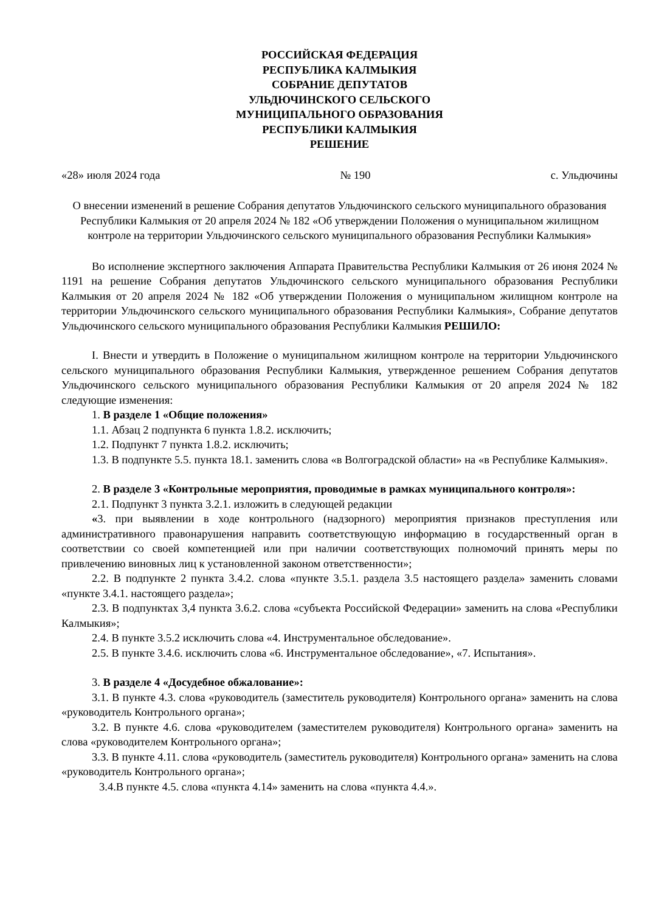РОССИЙСКАЯ ФЕДЕРАЦИЯ
РЕСПУБЛИКА КАЛМЫКИЯ
СОБРАНИЕ ДЕПУТАТОВ
УЛЬДЮЧИНСКОГО СЕЛЬСКОГО
МУНИЦИПАЛЬНОГО ОБРАЗОВАНИЯ
РЕСПУБЛИКИ КАЛМЫКИЯ
РЕШЕНИЕ
«28» июля 2024 года № 190 с. Ульдючины
О внесении изменений в решение Собрания депутатов Ульдючинского сельского муниципального образования Республики Калмыкия от 20 апреля 2024 № 182 «Об утверждении Положения о муниципальном жилищном контроле на территории Ульдючинского сельского муниципального образования Республики Калмыкия»
Во исполнение экспертного заключения Аппарата Правительства Республики Калмыкия от 26 июня 2024 № 1191 на решение Собрания депутатов Ульдючинского сельского муниципального образования Республики Калмыкия от 20 апреля 2024 № 182 «Об утверждении Положения о муниципальном жилищном контроле на территории Ульдючинского сельского муниципального образования Республики Калмыкия», Собрание депутатов Ульдючинского сельского муниципального образования Республики Калмыкия РЕШИЛО:
I. Внести и утвердить в Положение о муниципальном жилищном контроле на территории Ульдючинского сельского муниципального образования Республики Калмыкия, утвержденное решением Собрания депутатов Ульдючинского сельского муниципального образования Республики Калмыкия от 20 апреля 2024 № 182 следующие изменения:
1. В разделе 1 «Общие положения»
1.1. Абзац 2 подпункта 6 пункта 1.8.2. исключить;
1.2. Подпункт 7 пункта 1.8.2. исключить;
1.3. В подпункте 5.5. пункта 18.1. заменить слова «в Волгоградской области» на «в Республике Калмыкия».
2. В разделе 3 «Контрольные мероприятия, проводимые в рамках муниципального контроля»:
2.1. Подпункт 3 пункта 3.2.1. изложить в следующей редакции
«3. при выявлении в ходе контрольного (надзорного) мероприятия признаков преступления или административного правонарушения направить соответствующую информацию в государственный орган в соответствии со своей компетенцией или при наличии соответствующих полномочий принять меры по привлечению виновных лиц к установленной законом ответственности»;
2.2. В подпункте 2 пункта 3.4.2. слова «пункте 3.5.1. раздела 3.5 настоящего раздела» заменить словами «пункте 3.4.1. настоящего раздела»;
2.3. В подпунктах 3,4 пункта 3.6.2. слова «субъекта Российской Федерации» заменить на слова «Республики Калмыкия»;
2.4. В пункте 3.5.2 исключить слова «4. Инструментальное обследование».
2.5. В пункте 3.4.6. исключить слова «6. Инструментальное обследование», «7. Испытания».
3. В разделе 4 «Досудебное обжалование»:
3.1. В пункте 4.3. слова «руководитель (заместитель руководителя) Контрольного органа» заменить на слова «руководитель Контрольного органа»;
3.2. В пункте 4.6. слова «руководителем (заместителем руководителя) Контрольного органа» заменить на слова «руководителем Контрольного органа»;
3.3. В пункте 4.11. слова «руководитель (заместитель руководителя) Контрольного органа» заменить на слова «руководитель Контрольного органа»;
3.4.В пункте 4.5. слова «пункта 4.14» заменить на слова «пункта 4.4.».